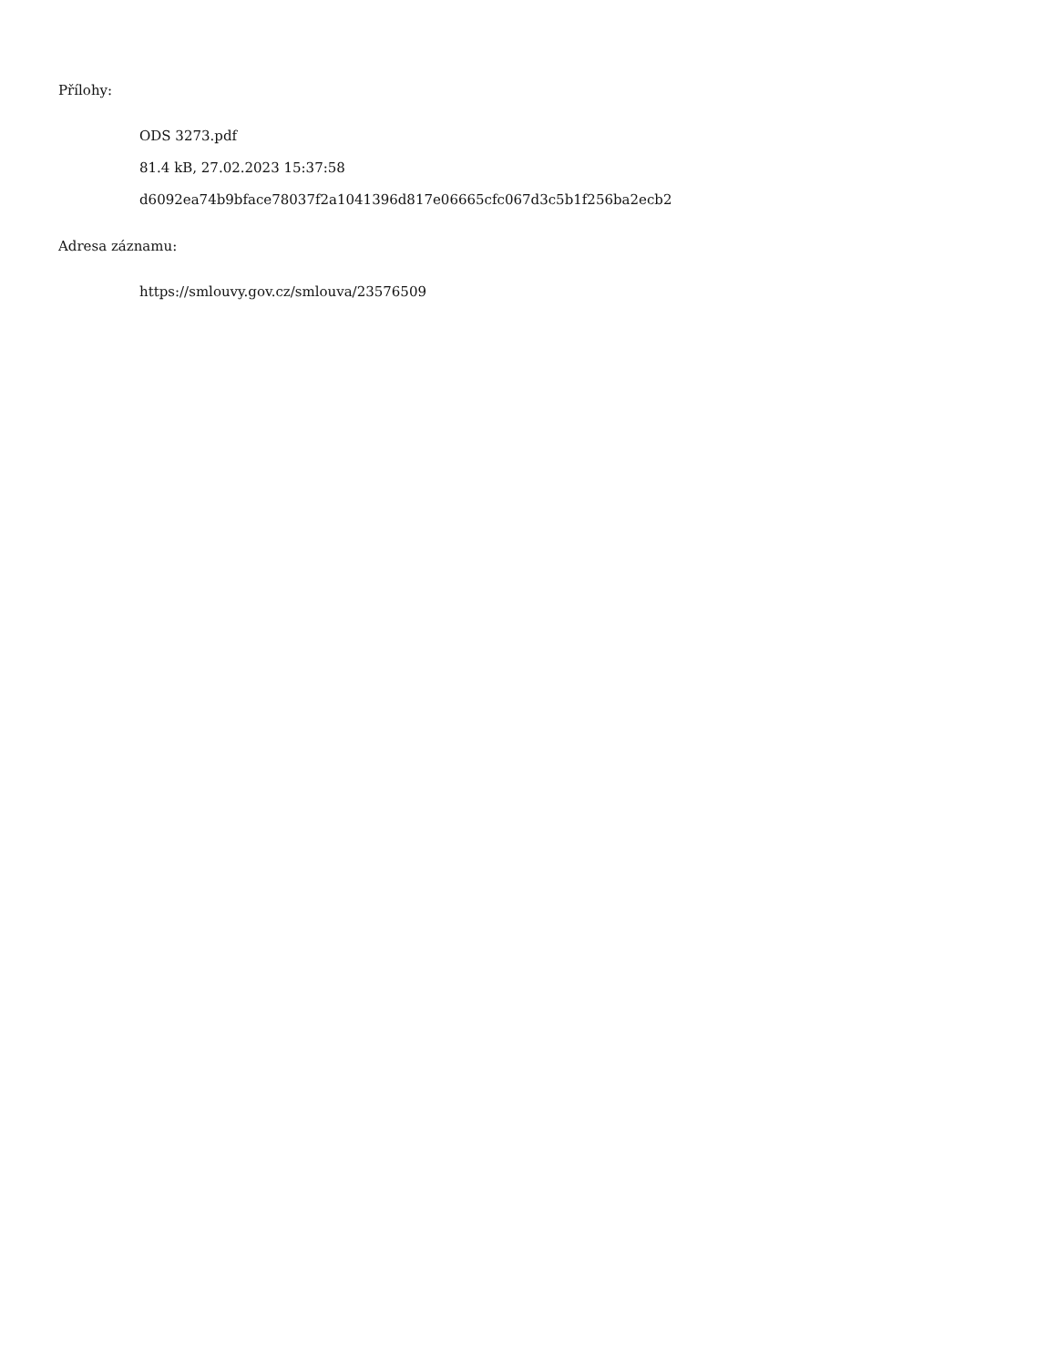Přílohy:
ODS 3273.pdf
81.4 kB, 27.02.2023 15:37:58
d6092ea74b9bface78037f2a1041396d817e06665cfc067d3c5b1f256ba2ecb2
Adresa záznamu:
https://smlouvy.gov.cz/smlouva/23576509